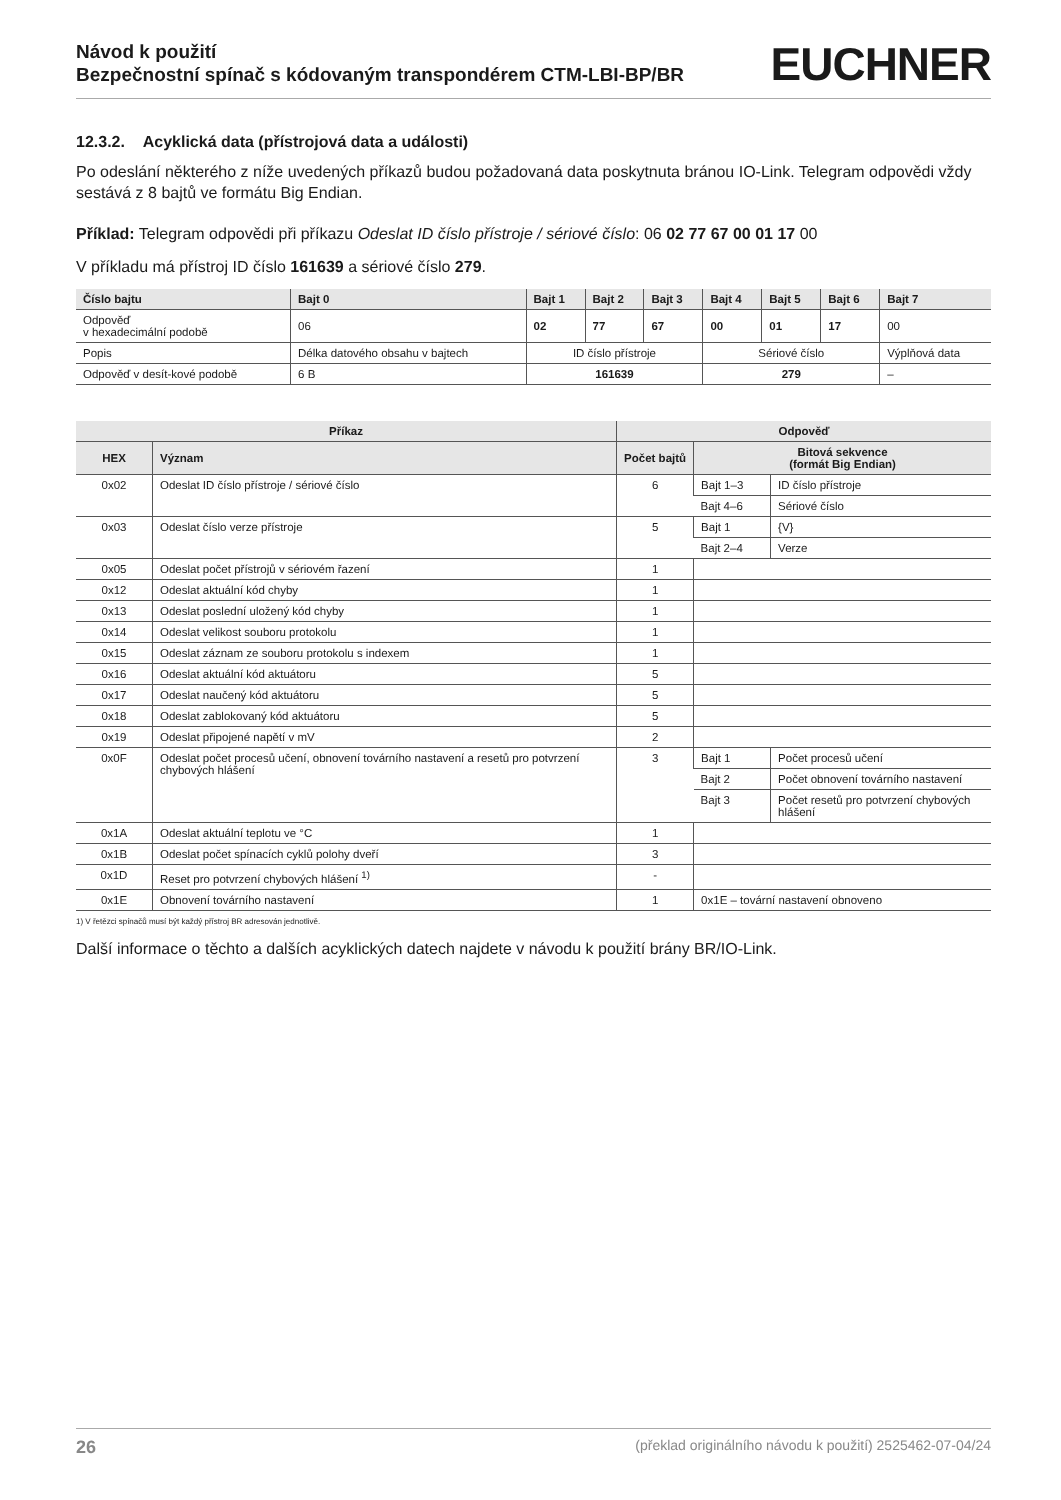Návod k použití
Bezpečnostní spínač s kódovaným transpondérem CTM-LBI-BP/BR
EUCHNER
12.3.2. Acyklická data (přístrojová data a události)
Po odeslání některého z níže uvedených příkazů budou požadovaná data poskytnuta bránou IO-Link. Telegram odpovědi vždy sestává z 8 bajtů ve formátu Big Endian.
Příklad: Telegram odpovědi při příkazu Odeslat ID číslo přístroje / sériové číslo: 06 02 77 67 00 01 17 00
V příkladu má přístroj ID číslo 161639 a sériové číslo 279.
| Číslo bajtu | Bajt 0 | Bajt 1 | Bajt 2 | Bajt 3 | Bajt 4 | Bajt 5 | Bajt 6 | Bajt 7 |
| --- | --- | --- | --- | --- | --- | --- | --- | --- |
| Odpověď v hexadecimální podobě | 06 | 02 | 77 | 67 | 00 | 01 | 17 | 00 |
| Popis | Délka datového obsahu v bajtech | ID číslo přístroje | | | Sériové číslo | | | Výplňová data |
| Odpověď v desít-kové podobě | 6 B | 161639 | | | 279 | | | – |
| Příkaz | | Odpověď | | |
| --- | --- | --- | --- | --- |
| HEX | Význam | Počet bajtů | Bitová sekvence (formát Big Endian) | |
| 0x02 | Odeslat ID číslo přístroje / sériové číslo | 6 | Bajt 1–3 | ID číslo přístroje |
| | | | Bajt 4–6 | Sériové číslo |
| 0x03 | Odeslat číslo verze přístroje | 5 | Bajt 1 | {V} |
| | | | Bajt 2–4 | Verze |
| 0x05 | Odeslat počet přístrojů v sériovém řazení | 1 | | |
| 0x12 | Odeslat aktuální kód chyby | 1 | | |
| 0x13 | Odeslat poslední uložený kód chyby | 1 | | |
| 0x14 | Odeslat velikost souboru protokolu | 1 | | |
| 0x15 | Odeslat záznam ze souboru protokolu s indexem | 1 | | |
| 0x16 | Odeslat aktuální kód aktuátoru | 5 | | |
| 0x17 | Odeslat naučený kód aktuátoru | 5 | | |
| 0x18 | Odeslat zablokovaný kód aktuátoru | 5 | | |
| 0x19 | Odeslat připojené napětí v mV | 2 | | |
| 0x0F | Odeslat počet procesů učení, obnovení továrního nastavení a resetů pro potvrzení chybových hlášení | 3 | Bajt 1 | Počet procesů učení |
| | | | Bajt 2 | Počet obnovení továrního nastavení |
| | | | Bajt 3 | Počet resetů pro potvrzení chybových hlášení |
| 0x1A | Odeslat aktuální teplotu ve °C | 1 | | |
| 0x1B | Odeslat počet spínacích cyklů polohy dveří | 3 | | |
| 0x1D | Reset pro potvrzení chybových hlášení <sup>1)</sup> | - | | |
| 0x1E | Obnovení továrního nastavení | 1 | 0x1E – tovární nastavení obnoveno | |
1) V řetězci spínačů musí být každý přístroj BR adresován jednotlivě.
Další informace o těchto a dalších acyklických datech najdete v návodu k použití brány BR/IO-Link.
26 (překlad originálního návodu k použití) 2525462-07-04/24